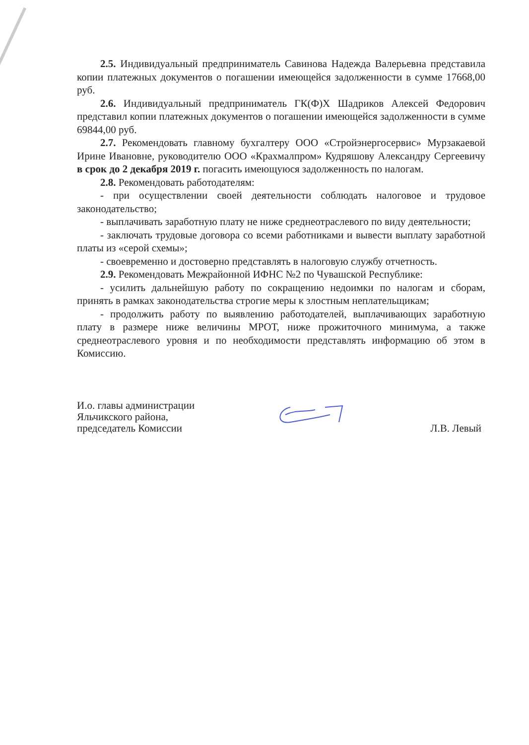2.5. Индивидуальный предприниматель Савинова Надежда Валерьевна представила копии платежных документов о погашении имеющейся задолженности в сумме 17668,00 руб.
2.6. Индивидуальный предприниматель ГК(Ф)Х Шадриков Алексей Федорович представил копии платежных документов о погашении имеющейся задолженности в сумме 69844,00 руб.
2.7. Рекомендовать главному бухгалтеру ООО «Стройэнергосервис» Мурзакаевой Ирине Ивановне, руководителю ООО «Крахмалпром» Кудряшову Александру Сергеевичу в срок до 2 декабря 2019 г. погасить имеющуюся задолженность по налогам.
2.8. Рекомендовать работодателям:
- при осуществлении своей деятельности соблюдать налоговое и трудовое законодательство;
- выплачивать заработную плату не ниже среднеотраслевого по виду деятельности;
- заключать трудовые договора со всеми работниками и вывести выплату заработной платы из «серой схемы»;
- своевременно и достоверно представлять в налоговую службу отчетность.
2.9. Рекомендовать Межрайонной ИФНС №2 по Чувашской Республике:
- усилить дальнейшую работу по сокращению недоимки по налогам и сборам, принять в рамках законодательства строгие меры к злостным неплательщикам;
- продолжить работу по выявлению работодателей, выплачивающих заработную плату в размере ниже величины МРОТ, ниже прожиточного минимума, а также среднеотраслевого уровня и по необходимости представлять информацию об этом в Комиссию.
И.о. главы администрации
Яльчикского района,
председатель Комиссии
Л.В. Левый